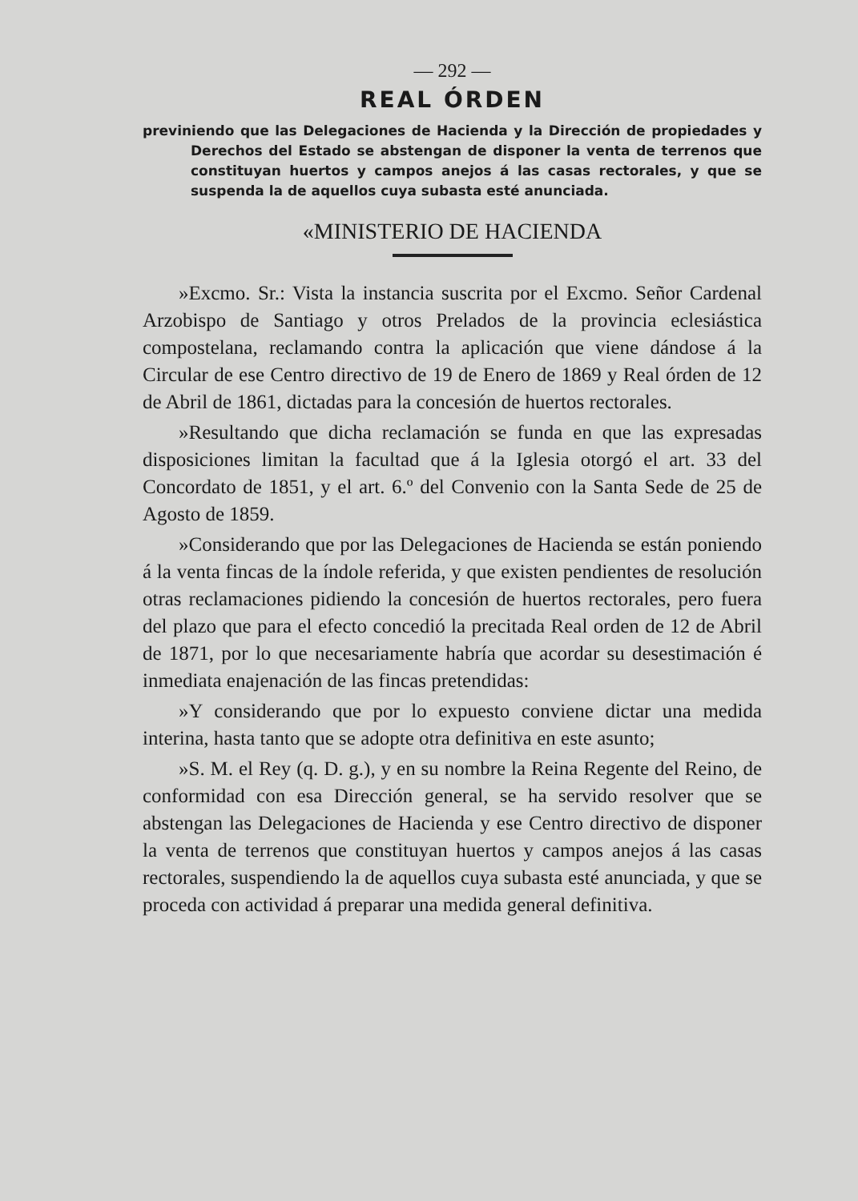— 292 —
REAL ÓRDEN
previniendo que las Delegaciones de Hacienda y la Dirección de propiedades y Derechos del Estado se abstengan de disponer la venta de terrenos que constituyan huertos y campos anejos á las casas rectorales, y que se suspenda la de aquellos cuya subasta esté anunciada.
«MINISTERIO DE HACIENDA
»Excmo. Sr.: Vista la instancia suscrita por el Excmo. Señor Cardenal Arzobispo de Santiago y otros Prelados de la provincia eclesiástica compostelana, reclamando contra la aplicación que viene dándose á la Circular de ese Centro directivo de 19 de Enero de 1869 y Real órden de 12 de Abril de 1861, dictadas para la concesión de huertos rectorales.
»Resultando que dicha reclamación se funda en que las expresadas disposiciones limitan la facultad que á la Iglesia otorgó el art. 33 del Concordato de 1851, y el art. 6.º del Convenio con la Santa Sede de 25 de Agosto de 1859.
»Considerando que por las Delegaciones de Hacienda se están poniendo á la venta fincas de la índole referida, y que existen pendientes de resolución otras reclamaciones pidiendo la concesión de huertos rectorales, pero fuera del plazo que para el efecto concedió la precitada Real orden de 12 de Abril de 1871, por lo que necesariamente habría que acordar su desestimación é inmediata enajenación de las fincas pretendidas:
»Y considerando que por lo expuesto conviene dictar una medida interina, hasta tanto que se adopte otra definitiva en este asunto;
»S. M. el Rey (q. D. g.), y en su nombre la Reina Regente del Reino, de conformidad con esa Dirección general, se ha servido resolver que se abstengan las Delegaciones de Hacienda y ese Centro directivo de disponer la venta de terrenos que constituyan huertos y campos anejos á las casas rectorales, suspendiendo la de aquellos cuya subasta esté anunciada, y que se proceda con actividad á preparar una medida general definitiva.